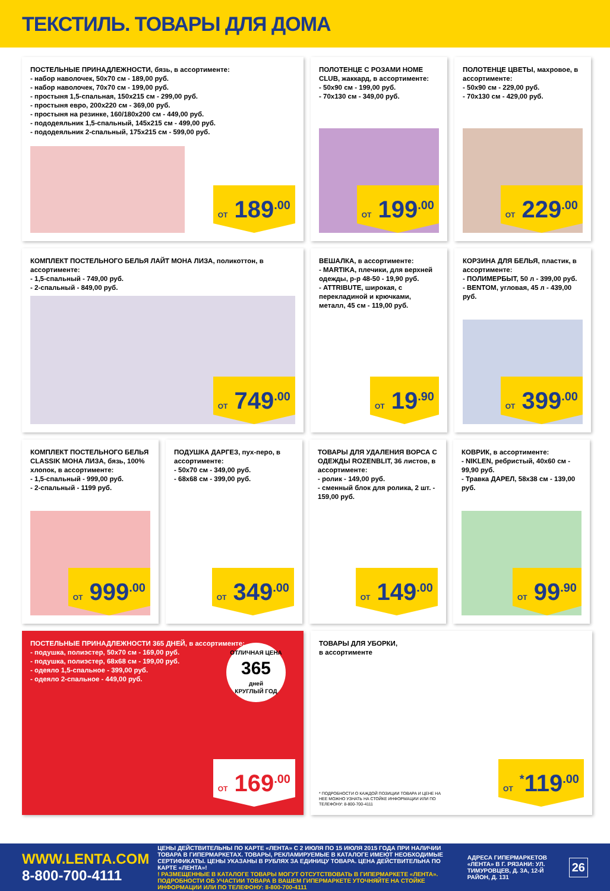ТЕКСТИЛЬ. ТОВАРЫ ДЛЯ ДОМА
ПОСТЕЛЬНЫЕ ПРИНАДЛЕЖНОСТИ, бязь, в ассортименте:
- набор наволочек, 50х70 см - 189,00 руб.
- набор наволочек, 70х70 см - 199,00 руб.
- простыня 1,5-спальная, 150х215 см - 299,00 руб.
- простыня евро, 200х220 см - 369,00 руб.
- простыня на резинке, 160/180х200 см - 449,00 руб.
- пододеяльник 1,5-спальный, 145х215 см - 499,00 руб.
- пододеяльник 2-спальный, 175х215 см - 599,00 руб.
ОТ 189<sup>.00</sup>
ПОЛОТЕНЦЕ С РОЗАМИ HOME CLUB, жаккард, в ассортименте:
- 50х90 см - 199,00 руб.
- 70х130 см - 349,00 руб.
ОТ 199<sup>.00</sup>
ПОЛОТЕНЦЕ ЦВЕТЫ, махровое, в ассортименте:
- 50х90 см - 229,00 руб.
- 70х130 см - 429,00 руб.
ОТ 229<sup>.00</sup>
КОМПЛЕКТ ПОСТЕЛЬНОГО БЕЛЬЯ ЛАЙТ МОНА ЛИЗА, поликоттон, в ассортименте:
- 1,5-спальный - 749,00 руб.
- 2-спальный - 849,00 руб.
ОТ 749<sup>.00</sup>
ВЕШАЛКА, в ассортименте:
- MARTIKA, плечики, для верхней одежды, р-р 48-50 - 19,90 руб.
- ATTRIBUTE, широкая, с перекладиной и крючками, металл, 45 см - 119,00 руб.
ОТ 19<sup>.90</sup>
КОРЗИНА ДЛЯ БЕЛЬЯ, пластик, в ассортименте:
- ПОЛИМЕРБЫТ, 50 л - 399,00 руб.
- BENTOM, угловая, 45 л - 439,00 руб.
ОТ 399<sup>.00</sup>
КОМПЛЕКТ ПОСТЕЛЬНОГО БЕЛЬЯ CLASSIK МОНА ЛИЗА, бязь, 100% хлопок, в ассортименте:
- 1,5-спальный - 999,00 руб.
- 2-спальный - 1199 руб.
ОТ 999<sup>.00</sup>
ПОДУШКА ДАРГЕЗ, пух-перо, в ассортименте:
- 50х70 см - 349,00 руб.
- 68х68 см - 399,00 руб.
ОТ 349<sup>.00</sup>
ТОВАРЫ ДЛЯ УДАЛЕНИЯ ВОРСА С ОДЕЖДЫ ROZENBLIT, 36 листов, в ассортименте:
- ролик - 149,00 руб.
- сменный блок для ролика, 2 шт. - 159,00 руб.
ОТ 149<sup>.00</sup>
КОВРИК, в ассортименте:
- NIKLEN, ребристый, 40х60 см - 99,90 руб.
- Травка ДАРЕЛ, 58х38 см - 139,00 руб.
ОТ 99<sup>.90</sup>
ПОСТЕЛЬНЫЕ ПРИНАДЛЕЖНОСТИ 365 ДНЕЙ, в ассортименте:
- подушка, полиэстер, 50х70 см - 169,00 руб.
- подушка, полиэстер, 68х68 см - 199,00 руб.
- одеяло 1,5-спальное - 399,00 руб.
- одеяло 2-спальное - 449,00 руб.
ОТЛИЧНАЯ ЦЕНА
365
дней
КРУГЛЫЙ ГОД
ОТ 169<sup>.00</sup>
ТОВАРЫ ДЛЯ УБОРКИ,
в ассортименте
* ПОДРОБНОСТИ О КАЖДОЙ ПОЗИЦИИ ТОВАРА И ЦЕНЕ НА НЕЕ МОЖНО УЗНАТЬ НА СТОЙКЕ ИНФОРМАЦИИ ИЛИ ПО ТЕЛЕФОНУ: 8-800-700-4111
ОТ <sup>*</sup>119<sup>.00</sup>
WWW.LENTA.COM
8-800-700-4111
ЦЕНЫ ДЕЙСТВИТЕЛЬНЫ ПО КАРТЕ «ЛЕНТА» С 2 ИЮЛЯ ПО 15 ИЮЛЯ 2015 ГОДА ПРИ НАЛИЧИИ ТОВАРА В ГИПЕРМАРКЕТАХ. ТОВАРЫ, РЕКЛАМИРУЕМЫЕ В КАТАЛОГЕ ИМЕЮТ НЕОБХОДИМЫЕ СЕРТИФИКАТЫ. ЦЕНЫ УКАЗАНЫ В РУБЛЯХ ЗА ЕДИНИЦУ ТОВАРА. ЦЕНА ДЕЙСТВИТЕЛЬНА ПО КАРТЕ «ЛЕНТА»!
! РАЗМЕЩЕННЫЕ В КАТАЛОГЕ ТОВАРЫ МОГУТ ОТСУТСТВОВАТЬ В ГИПЕРМАРКЕТЕ «ЛЕНТА». ПОДРОБНОСТИ ОБ УЧАСТИИ ТОВАРА В ВАШЕМ ГИПЕРМАРКЕТЕ УТОЧНЯЙТЕ НА СТОЙКЕ ИНФОРМАЦИИ ИЛИ ПО ТЕЛЕФОНУ: 8-800-700-4111
АДРЕСА ГИПЕРМАРКЕТОВ «ЛЕНТА» В Г. РЯЗАНИ: УЛ. ТИМУРОВЦЕВ, Д. 3А, 12-Й РАЙОН, Д. 131
26